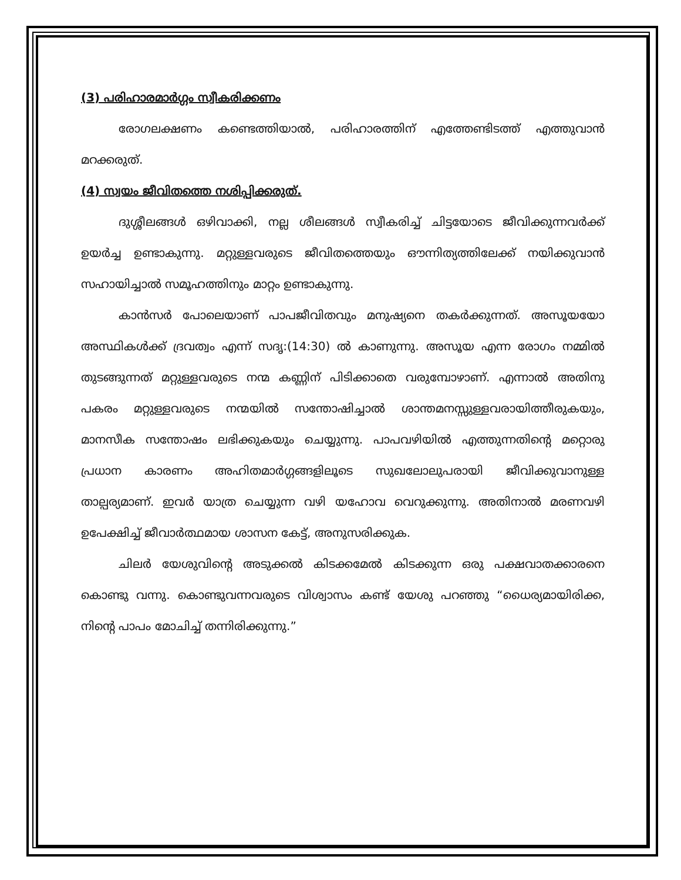(3) പരിഹാരമാർഗ്ഗം സ്വീകരിക്കണം
രോഗലക്ഷണം കണ്ടെത്തിയാൽ, പരിഹാരത്തിന് എത്തേണ്ടിടത്ത് എത്തുവാൻ മറക്കരുത്.
(4) സ്വയം ജീവിതത്തെ നശിപ്പിക്കരുത്.
ദുശ്ശീലങ്ങൾ ഒഴിവാക്കി, നല്ല ശീലങ്ങൾ സ്വീകരിച്ച് ചിട്ടയോടെ ജീവിക്കുന്നവർക്ക് ഉയർച്ച ഉണ്ടാകുന്നു. മറ്റുള്ളവരുടെ ജീവിതത്തെയും ഔന്നിത്യത്തിലേക്ക് നയിക്കുവാൻ സഹായിച്ചാൽ സമൂഹത്തിനും മാറ്റം ഉണ്ടാകുന്നു.
കാൻസർ പോലെയാണ് പാപജീവിതവും മനുഷ്യനെ തകർക്കുന്നത്. അസൂയയോ അസ്ഥികൾക്ക് ദ്രവത്വം എന്ന് സദൃ:(14:30) ൽ കാണുന്നു. അസൂയ എന്ന രോഗം നമ്മിൽ തുടങ്ങുന്നത് മറ്റുള്ളവരുടെ നന്മ കണ്ണിന് പിടിക്കാതെ വരുമ്പോഴാണ്. എന്നാൽ അതിനു പകരം മറ്റുള്ളവരുടെ നന്മയിൽ സന്തോഷിച്ചാൽ ശാന്തമനസ്സുള്ളവരായിത്തീരുകയും, മാനസീക സന്തോഷം ലഭിക്കുകയും ചെയ്യുന്നു. പാപവഴിയിൽ എത്തുന്നതിന്റെ മറ്റൊരു പ്രധാന കാരണം അഹിതമാർഗ്ഗങ്ങളിലൂടെ സുഖലോലുപരായി ജീവിക്കുവാനുള്ള താല്പര്യമാണ്. ഇവർ യാത്ര ചെയ്യുന്ന വഴി യഹോവ വെറുക്കുന്നു. അതിനാൽ മരണവഴി ഉപേക്ഷിച്ച് ജീവാർത്ഥമായ ശാസന കേട്ട്, അനുസരിക്കുക.
ചിലർ യേശുവിന്റെ അടുക്കൽ കിടക്കമേൽ കിടക്കുന്ന ഒരു പക്ഷവാതക്കാരനെ കൊണ്ടു വന്നു. കൊണ്ടുവന്നവരുടെ വിശ്വാസം കണ്ട് യേശു പറഞ്ഞു “ധൈര്യമായിരിക്ക, നിന്റെ പാപം മോചിച്ച് തന്നിരിക്കുന്നു.”